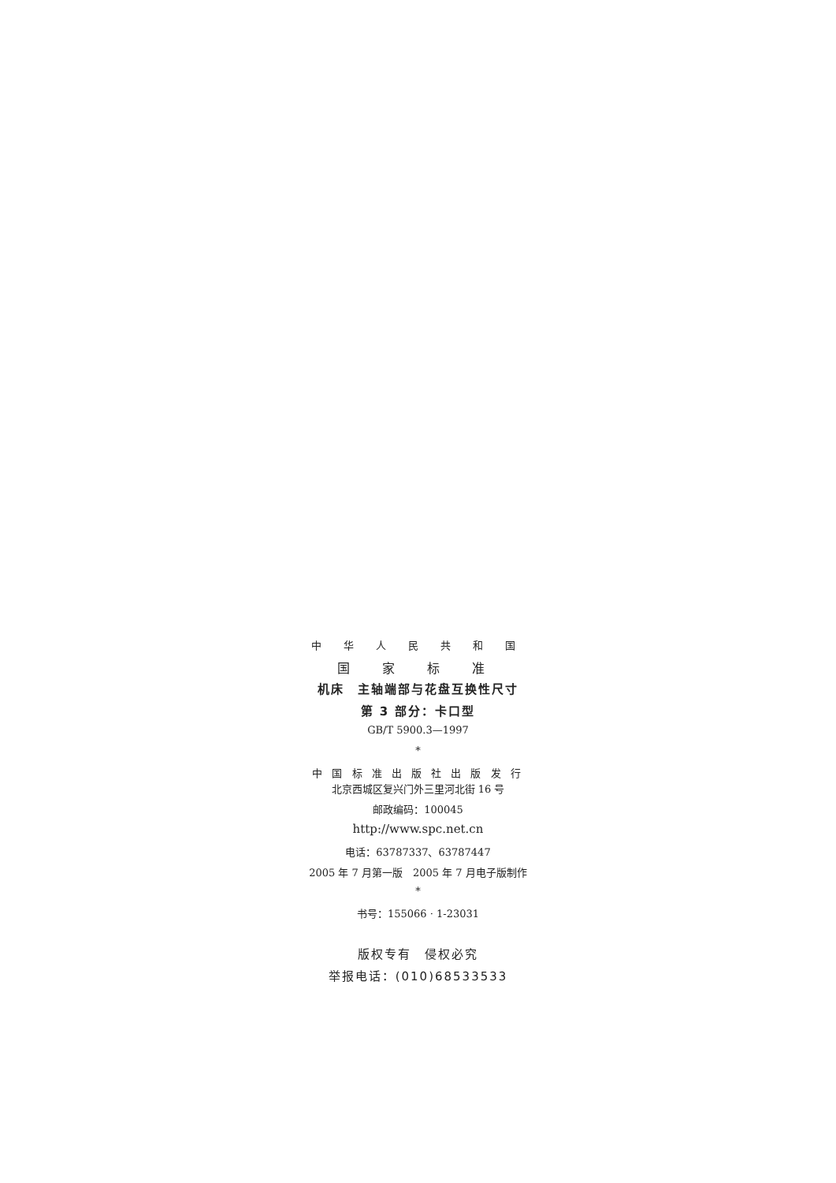中 华 人 民 共 和 国
国 家 标 准
机床　主轴端部与花盘互换性尺寸
第 3 部分：卡口型
GB/T 5900.3—1997
*
中 国 标 准 出 版 社 出 版 发 行
北京西城区复兴门外三里河北街 16 号
邮政编码：100045
http://www.spc.net.cn
电话：63787337、63787447
2005 年 7 月第一版　2005 年 7 月电子版制作
*
书号：155066 · 1-23031
版权专有　侵权必究
举报电话：(010)68533533